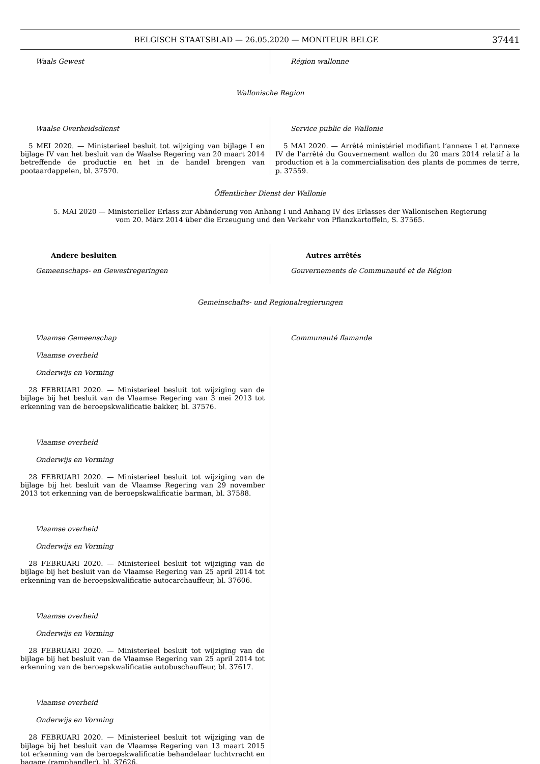BELGISCH STAATSBLAD — 26.05.2020 — MONITEUR BELGE
37441
Waals Gewest Région wallonne
Wallonische Region
Waalse Overheidsdienst
5 MEI 2020. — Ministerieel besluit tot wijziging van bijlage I en bijlage IV van het besluit van de Waalse Regering van 20 maart 2014 betreffende de productie en het in de handel brengen van pootaardappelen, bl. 37570.
Service public de Wallonie
5 MAI 2020. — Arrêté ministériel modifiant l’annexe I et l’annexe IV de l’arrêté du Gouvernement wallon du 20 mars 2014 relatif à la production et à la commercialisation des plants de pommes de terre, p. 37559.
Öffentlicher Dienst der Wallonie
5. MAI 2020 — Ministerieller Erlass zur Abänderung von Anhang I und Anhang IV des Erlasses der Wallonischen Regierung vom 20. März 2014 über die Erzeugung und den Verkehr von Pflanzkartoffeln, S. 37565.
Andere besluiten
Gemeenschaps- en Gewestregeringen
Autres arrêtés
Gouvernements de Communauté et de Région
Gemeinschafts- und Regionalregierungen
Vlaamse Gemeenschap
Vlaamse overheid
Onderwijs en Vorming
28 FEBRUARI 2020. — Ministerieel besluit tot wijziging van de bijlage bij het besluit van de Vlaamse Regering van 3 mei 2013 tot erkenning van de beroepskwalificatie bakker, bl. 37576.
Vlaamse overheid
Onderwijs en Vorming
28 FEBRUARI 2020. — Ministerieel besluit tot wijziging van de bijlage bij het besluit van de Vlaamse Regering van 29 november 2013 tot erkenning van de beroepskwalificatie barman, bl. 37588.
Vlaamse overheid
Onderwijs en Vorming
28 FEBRUARI 2020. — Ministerieel besluit tot wijziging van de bijlage bij het besluit van de Vlaamse Regering van 25 april 2014 tot erkenning van de beroepskwalificatie autocarchauffeur, bl. 37606.
Vlaamse overheid
Onderwijs en Vorming
28 FEBRUARI 2020. — Ministerieel besluit tot wijziging van de bijlage bij het besluit van de Vlaamse Regering van 25 april 2014 tot erkenning van de beroepskwalificatie autobuschauffeur, bl. 37617.
Vlaamse overheid
Onderwijs en Vorming
28 FEBRUARI 2020. — Ministerieel besluit tot wijziging van de bijlage bij het besluit van de Vlaamse Regering van 13 maart 2015 tot erkenning van de beroepskwalificatie behandelaar luchtvracht en bagage (ramphandler), bl. 37626.
Communauté flamande